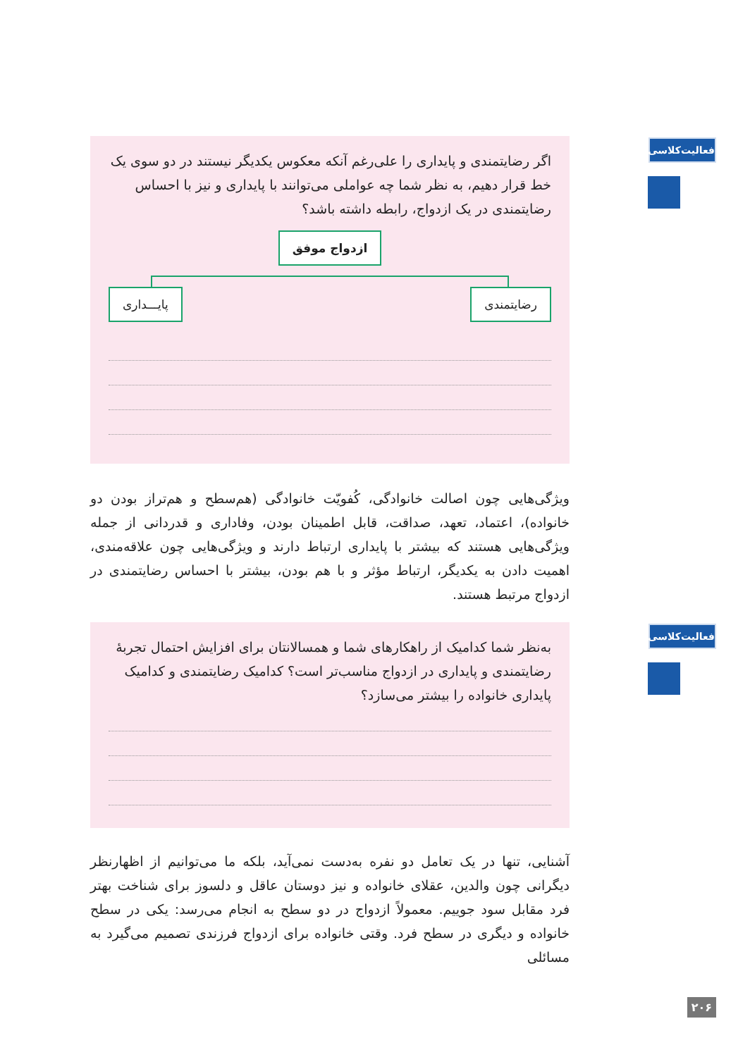فعالیت‌کلاسی
اگر رضایتمندی و پایداری را علی‌رغم آنکه معکوس یکدیگر نیستند در دو سوی یک خط قرار دهیم، به نظر شما چه عواملی می‌توانند با پایداری و نیز با احساس رضایتمندی در یک ازدواج، رابطه داشته باشد؟
ازدواج موفق
رضایتمندی پایـــداری
ویژگی‌هایی چون اصالت خانوادگی، کُفویّت خانوادگی (هم‌سطح و هم‌تراز بودن دو خانواده)، اعتماد، تعهد، صداقت، قابل اطمینان بودن، وفاداری و قدردانی از جمله ویژگی‌هایی هستند که بیشتر با پایداری ارتباط دارند و ویژگی‌هایی چون علاقه‌مندی، اهمیت دادن به یکدیگر، ارتباط مؤثر و با هم بودن، بیشتر با احساس رضایتمندی در ازدواج مرتبط هستند.
فعالیت‌کلاسی
به‌نظر شما کدامیک از راهکارهای شما و همسالانتان برای افزایش احتمال تجربهٔ رضایتمندی و پایداری در ازدواج مناسب‌تر است؟ کدامیک رضایتمندی و کدامیک پایداری خانواده را بیشتر می‌سازد؟
آشنایی، تنها در یک تعامل دو نفره به‌دست نمی‌آید، بلکه ما می‌توانیم از اظهارنظر دیگرانی چون والدین، عقلای خانواده و نیز دوستان عاقل و دلسوز برای شناخت بهتر فرد مقابل سود جوییم. معمولاً ازدواج در دو سطح به انجام می‌رسد: یکی در سطح خانواده و دیگری در سطح فرد. وقتی خانواده برای ازدواج فرزندی تصمیم می‌گیرد به مسائلی
۲۰۶